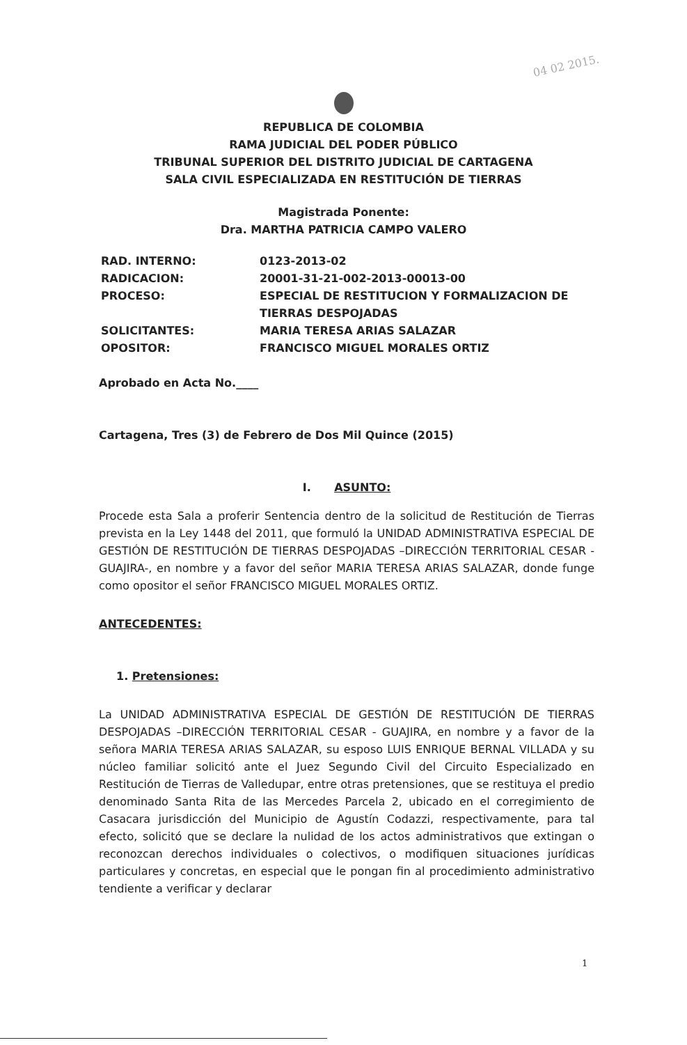04 02 2015.
REPUBLICA DE COLOMBIA
RAMA JUDICIAL DEL PODER PÚBLICO
TRIBUNAL SUPERIOR DEL DISTRITO JUDICIAL DE CARTAGENA
SALA CIVIL ESPECIALIZADA EN RESTITUCIÓN DE TIERRAS
Magistrada Ponente:
Dra. MARTHA PATRICIA CAMPO VALERO
RAD. INTERNO: 0123-2013-02
RADICACION: 20001-31-21-002-2013-00013-00
PROCESO: ESPECIAL DE RESTITUCION Y FORMALIZACION DE TIERRAS DESPOJADAS
SOLICITANTES: MARIA TERESA ARIAS SALAZAR
OPOSITOR: FRANCISCO MIGUEL MORALES ORTIZ
Aprobado en Acta No.____
Cartagena, Tres (3) de Febrero de Dos Mil Quince (2015)
I. ASUNTO:
Procede esta Sala a proferir Sentencia dentro de la solicitud de Restitución de Tierras prevista en la Ley 1448 del 2011, que formuló la UNIDAD ADMINISTRATIVA ESPECIAL DE GESTIÓN DE RESTITUCIÓN DE TIERRAS DESPOJADAS –DIRECCIÓN TERRITORIAL CESAR - GUAJIRA-, en nombre y a favor del señor MARIA TERESA ARIAS SALAZAR, donde funge como opositor el señor FRANCISCO MIGUEL MORALES ORTIZ.
ANTECEDENTES:
1. Pretensiones:
La UNIDAD ADMINISTRATIVA ESPECIAL DE GESTIÓN DE RESTITUCIÓN DE TIERRAS DESPOJADAS –DIRECCIÓN TERRITORIAL CESAR - GUAJIRA, en nombre y a favor de la señora MARIA TERESA ARIAS SALAZAR, su esposo LUIS ENRIQUE BERNAL VILLADA y su núcleo familiar solicitó ante el Juez Segundo Civil del Circuito Especializado en Restitución de Tierras de Valledupar, entre otras pretensiones, que se restituya el predio denominado Santa Rita de las Mercedes Parcela 2, ubicado en el corregimiento de Casacara jurisdicción del Municipio de Agustín Codazzi, respectivamente, para tal efecto, solicitó que se declare la nulidad de los actos administrativos que extingan o reconozcan derechos individuales o colectivos, o modifiquen situaciones jurídicas particulares y concretas, en especial que le pongan fin al procedimiento administrativo tendiente a verificar y declarar
1